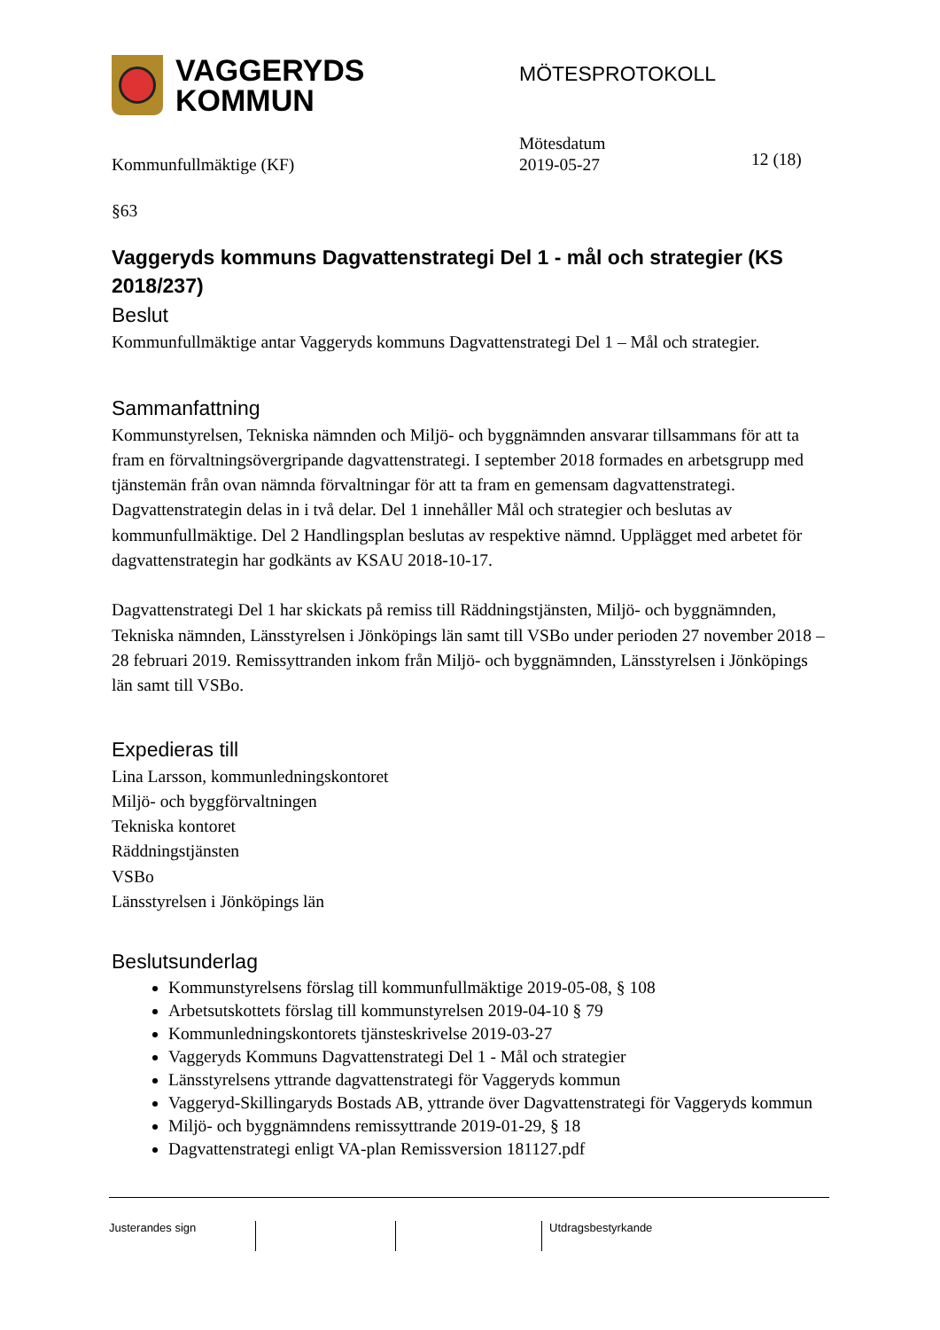VAGGERYDS
KOMMUN
MÖTESPROTOKOLL
Kommunfullmäktige (KF)
Mötesdatum
2019-05-27
12 (18)
§63
Vaggeryds kommuns Dagvattenstrategi Del 1 - mål och strategier (KS 2018/237)
Beslut
Kommunfullmäktige antar Vaggeryds kommuns Dagvattenstrategi Del 1 – Mål och strategier.
Sammanfattning
Kommunstyrelsen, Tekniska nämnden och Miljö- och byggnämnden ansvarar tillsammans för att ta fram en förvaltningsövergripande dagvattenstrategi. I september 2018 formades en arbetsgrupp med tjänstemän från ovan nämnda förvaltningar för att ta fram en gemensam dagvattenstrategi. Dagvattenstrategin delas in i två delar. Del 1 innehåller Mål och strategier och beslutas av kommunfullmäktige. Del 2 Handlingsplan beslutas av respektive nämnd. Upplägget med arbetet för dagvattenstrategin har godkänts av KSAU 2018-10-17.
Dagvattenstrategi Del 1 har skickats på remiss till Räddningstjänsten, Miljö- och byggnämnden, Tekniska nämnden, Länsstyrelsen i Jönköpings län samt till VSBo under perioden 27 november 2018 – 28 februari 2019. Remissyttranden inkom från Miljö- och byggnämnden, Länsstyrelsen i Jönköpings län samt till VSBo.
Expedieras till
Lina Larsson, kommunledningskontoret
Miljö- och byggförvaltningen
Tekniska kontoret
Räddningstjänsten
VSBo
Länsstyrelsen i Jönköpings län
Beslutsunderlag
Kommunstyrelsens förslag till kommunfullmäktige 2019-05-08, § 108
Arbetsutskottets förslag till kommunstyrelsen 2019-04-10 § 79
Kommunledningskontorets tjänsteskrivelse 2019-03-27
Vaggeryds Kommuns Dagvattenstrategi Del 1 - Mål och strategier
Länsstyrelsens yttrande dagvattenstrategi för Vaggeryds kommun
Vaggeryd-Skillingaryds Bostads AB, yttrande över Dagvattenstrategi för Vaggeryds kommun
Miljö- och byggnämndens remissyttrande 2019-01-29, § 18
Dagvattenstrategi enligt VA-plan Remissversion 181127.pdf
Justerandes sign Utdragsbestyrkande